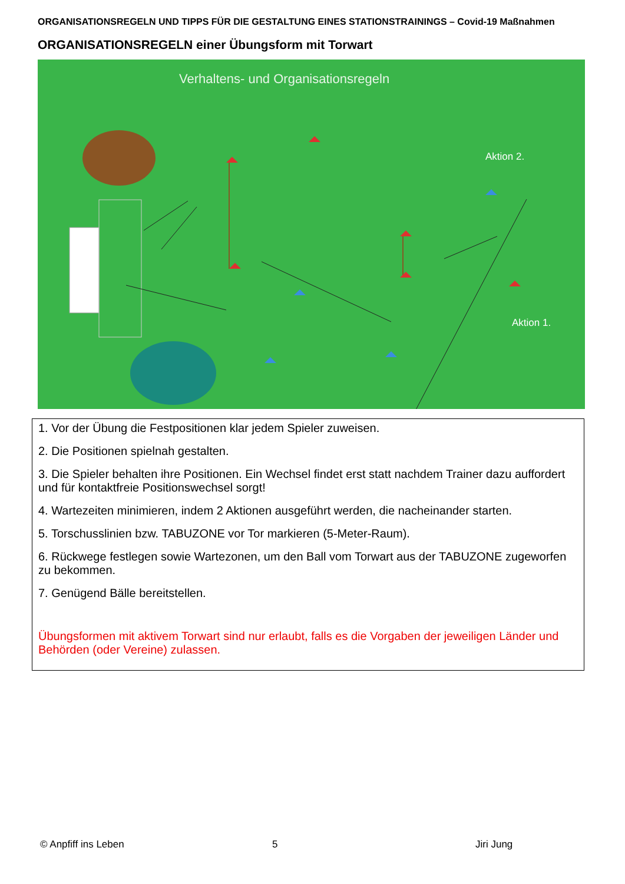ORGANISATIONSREGELN UND TIPPS FÜR DIE GESTALTUNG EINES STATIONSTRAININGS – Covid-19 Maßnahmen
ORGANISATIONSREGELN einer Übungsform mit Torwart
Verhaltens- und Organisationsregeln
Aktion 2.
Aktion 1.
1. Vor der Übung die Festpositionen klar jedem Spieler zuweisen.
2. Die Positionen spielnah gestalten.
3. Die Spieler behalten ihre Positionen. Ein Wechsel findet erst statt nachdem Trainer dazu auffordert und für kontaktfreie Positionswechsel sorgt!
4. Wartezeiten minimieren, indem 2 Aktionen ausgeführt werden, die nacheinander starten.
5. Torschusslinien bzw. TABUZONE vor Tor markieren (5-Meter-Raum).
6. Rückwege festlegen sowie Wartezonen, um den Ball vom Torwart aus der TABUZONE zugeworfen zu bekommen.
7. Genügend Bälle bereitstellen.
Übungsformen mit aktivem Torwart sind nur erlaubt, falls es die Vorgaben der jeweiligen Länder und Behörden (oder Vereine) zulassen.
© Anpfiff ins Leben 5 Jiri Jung